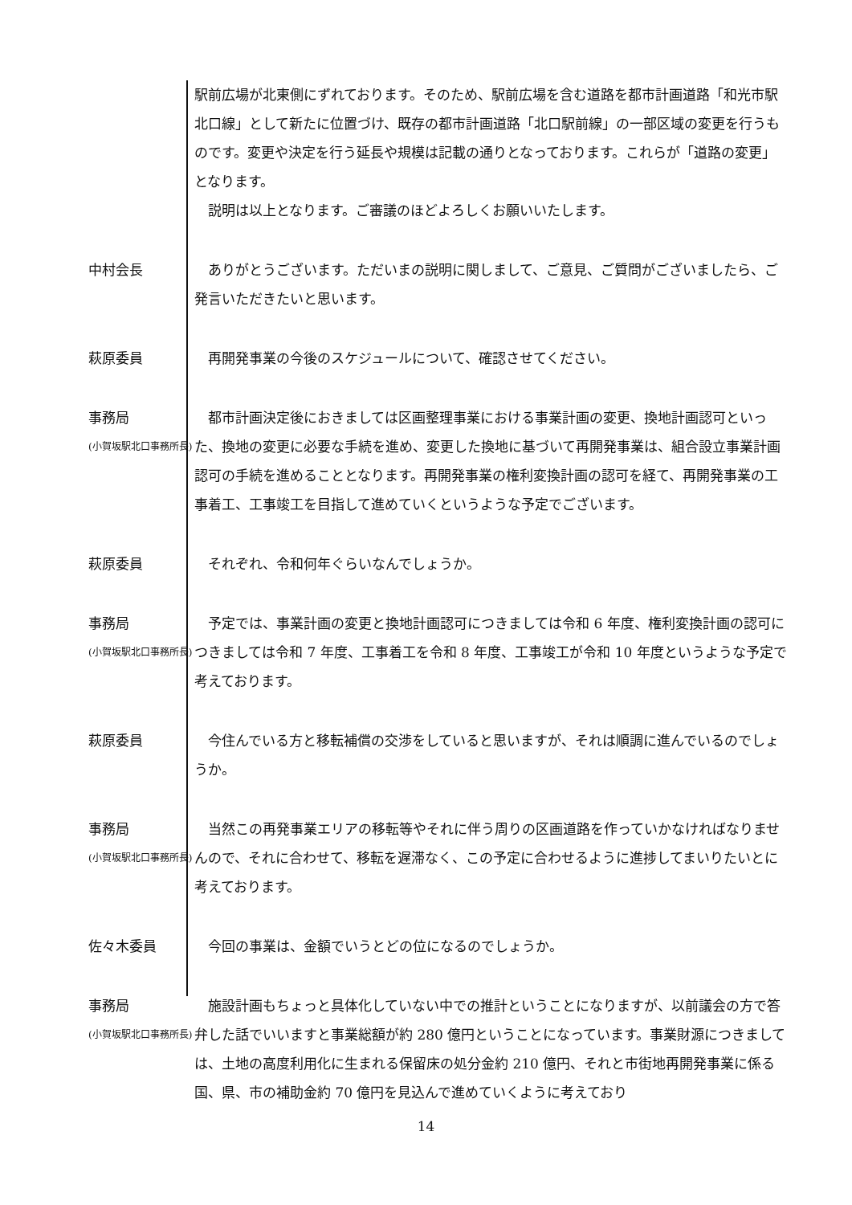駅前広場が北東側にずれております。そのため、駅前広場を含む道路を都市計画道路「和光市駅北口線」として新たに位置づけ、既存の都市計画道路「北口駅前線」の一部区域の変更を行うものです。変更や決定を行う延長や規模は記載の通りとなっております。これらが「道路の変更」となります。
　説明は以上となります。ご審議のほどよろしくお願いいたします。
中村会長 　ありがとうございます。ただいまの説明に関しまして、ご意見、ご質問がございましたら、ご発言いただきたいと思います。
萩原委員 　再開発事業の今後のスケジュールについて、確認させてください。
事務局
(小賀坂駅北口事務所長)
　都市計画決定後におきましては区画整理事業における事業計画の変更、換地計画認可といった、換地の変更に必要な手続を進め、変更した換地に基づいて再開発事業は、組合設立事業計画認可の手続を進めることとなります。再開発事業の権利変換計画の認可を経て、再開発事業の工事着工、工事竣工を目指して進めていくというような予定でございます。
萩原委員 　それぞれ、令和何年ぐらいなんでしょうか。
事務局
(小賀坂駅北口事務所長)
　予定では、事業計画の変更と換地計画認可につきましては令和 6 年度、権利変換計画の認可につきましては令和 7 年度、工事着工を令和 8 年度、工事竣工が令和 10 年度というような予定で考えております。
萩原委員 　今住んでいる方と移転補償の交渉をしていると思いますが、それは順調に進んでいるのでしょうか。
事務局
(小賀坂駅北口事務所長)
　当然この再発事業エリアの移転等やそれに伴う周りの区画道路を作っていかなければなりませんので、それに合わせて、移転を遅滞なく、この予定に合わせるように進捗してまいりたいとに考えております。
佐々木委員 　今回の事業は、金額でいうとどの位になるのでしょうか。
事務局
(小賀坂駅北口事務所長)
　施設計画もちょっと具体化していない中での推計ということになりますが、以前議会の方で答弁した話でいいますと事業総額が約 280 億円ということになっています。事業財源につきましては、土地の高度利用化に生まれる保留床の処分金約 210 億円、それと市街地再開発事業に係る国、県、市の補助金約 70 億円を見込んで進めていくように考えており
14